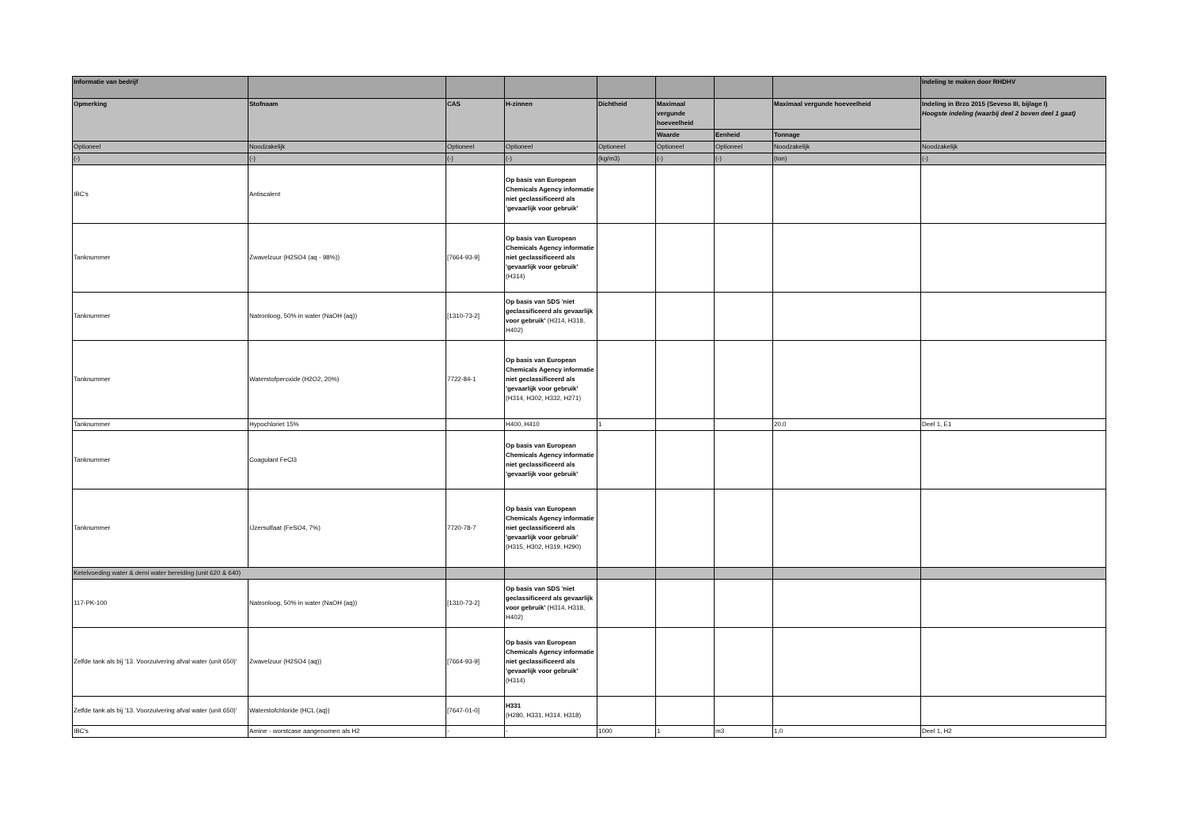| Informatie van bedrijf | | | | | | | | Indeling te maken door RHDHV |
| --- | --- | --- | --- | --- | --- | --- | --- | --- |
| Opmerking | Stofnaam | CAS | H-zinnen | Dichtheid | Maximaal vergunde hoeveelheid | | Maximaal vergunde hoeveelheid | Indeling in Brzo 2015 (Seveso III, bijlage I) Hoogste indeling (waarbij deel 2 boven deel 1 gaat) |
| | | | | | Waarde | Eenheid | Tonnage | |
| Optioneel | Noodzakelijk | Optioneel | Optioneel | Optioneel | Optioneel | Optioneel | Noodzakelijk | Noodzakelijk |
| (-) | (-) | (-) | (-) | (kg/m3) | (-) | (-) | (ton) | (-) |
| IBC's | Antiscalent | | Op basis van European Chemicals Agency informatie niet geclassificeerd als 'gevaarlijk voor gebruik' | | | | | |
| Tanknummer | Zwavelzuur (H2SO4 (aq - 98%)) | [7664-93-9] | Op basis van European Chemicals Agency informatie niet geclassificeerd als 'gevaarlijk voor gebruik' (H314) | | | | | |
| Tanknummer | Natronloog, 50% in water (NaOH (aq)) | [1310-73-2] | Op basis van SDS 'niet geclassificeerd als gevaarlijk voor gebruik' (H314, H318, H402) | | | | | |
| Tanknummer | Waterstofperoxide (H2O2, 20%) | 7722-84-1 | Op basis van European Chemicals Agency informatie niet geclassificeerd als 'gevaarlijk voor gebruik' (H314, H302, H332, H271) | | | | | |
| Tanknummer | Hypochloriet 15% | | H400, H410 | 1 | | | 20,0 | Deel 1, E1 |
| Tanknummer | Coagulant FeCl3 | | Op basis van European Chemicals Agency informatie niet geclassificeerd als 'gevaarlijk voor gebruik' | | | | | |
| Tanknummer | IJzersulfaat (FeSO4, 7%) | 7720-78-7 | Op basis van European Chemicals Agency informatie niet geclassificeerd als 'gevaarlijk voor gebruik' (H315, H302, H319, H290) | | | | | |
| Ketelvoeding water & demi water bereiding (unit 620 & 640) | | | | | | | | |
| 117-PK-100 | Natronloog, 50% in water (NaOH (aq)) | [1310-73-2] | Op basis van SDS 'niet geclassificeerd als gevaarlijk voor gebruik' (H314, H318, H402) | | | | | |
| Zelfde tank als bij '13. Voorzuivering afval water (unit 650)' | Zwavelzuur (H2SO4 (aq)) | [7664-93-9] | Op basis van European Chemicals Agency informatie niet geclassificeerd als 'gevaarlijk voor gebruik' (H314) | | | | | |
| Zelfde tank als bij '13. Voorzuivering afval water (unit 650)' | Waterstofchloride (HCL (aq)) | [7647-01-0] | H331 (H280, H331, H314, H318) | | | | | |
| IBC's | Amine - worstcase aangenomen als H2 | - | - | 1000 | 1 | m3 | 1,0 | Deel 1, H2 |